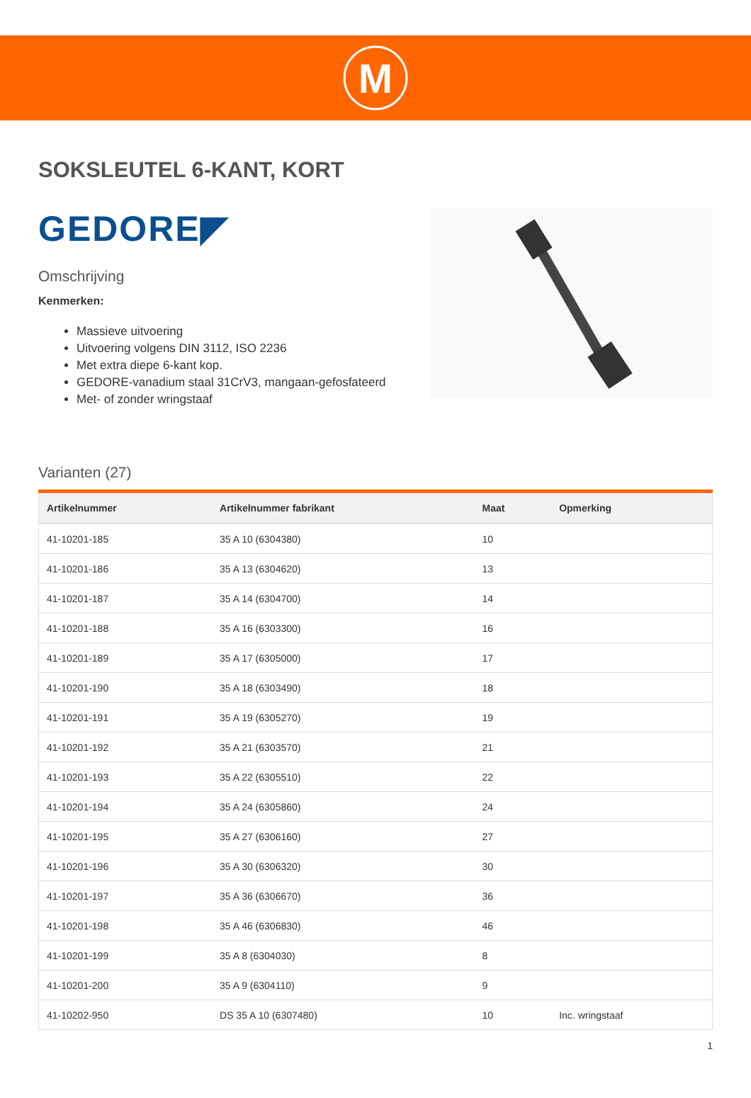M
SOKSLEUTEL 6-KANT, KORT
GEDORE◤
Omschrijving
Kenmerken:
Massieve uitvoering
Uitvoering volgens DIN 3112, ISO 2236
Met extra diepe 6-kant kop.
GEDORE-vanadium staal 31CrV3, mangaan-gefosfateerd
Met- of zonder wringstaaf
Varianten (27)
| Artikelnummer | Artikelnummer fabrikant | Maat | Opmerking |
| --- | --- | --- | --- |
| 41-10201-185 | 35 A 10 (6304380) | 10 | |
| 41-10201-186 | 35 A 13 (6304620) | 13 | |
| 41-10201-187 | 35 A 14 (6304700) | 14 | |
| 41-10201-188 | 35 A 16 (6303300) | 16 | |
| 41-10201-189 | 35 A 17 (6305000) | 17 | |
| 41-10201-190 | 35 A 18 (6303490) | 18 | |
| 41-10201-191 | 35 A 19 (6305270) | 19 | |
| 41-10201-192 | 35 A 21 (6303570) | 21 | |
| 41-10201-193 | 35 A 22 (6305510) | 22 | |
| 41-10201-194 | 35 A 24 (6305860) | 24 | |
| 41-10201-195 | 35 A 27 (6306160) | 27 | |
| 41-10201-196 | 35 A 30 (6306320) | 30 | |
| 41-10201-197 | 35 A 36 (6306670) | 36 | |
| 41-10201-198 | 35 A 46 (6306830) | 46 | |
| 41-10201-199 | 35 A 8 (6304030) | 8 | |
| 41-10201-200 | 35 A 9 (6304110) | 9 | |
| 41-10202-950 | DS 35 A 10 (6307480) | 10 | Inc. wringstaaf |
1